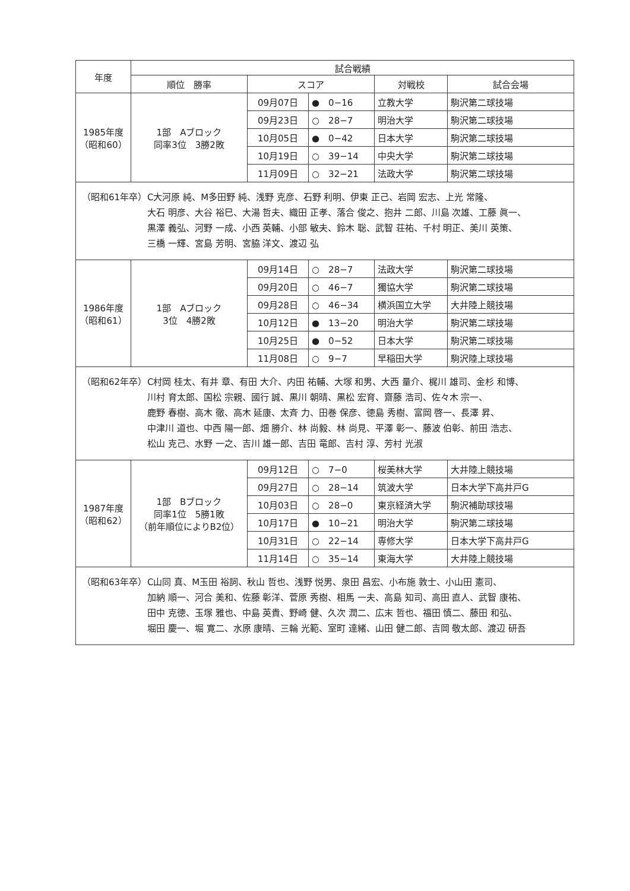| 年度 | 試合戦績 | | | | |
| --- | --- | --- | --- | --- | --- |
| | 順位 勝率 | スコア | | 対戦校 | 試合会場 |
| 1985年度 （昭和60） | 1部 Aブロック 同率3位 3勝2敗 | 09月07日 | ● 0−16 | 立教大学 | 駒沢第二球技場 |
| | | 09月23日 | ○ 28−7 | 明治大学 | 駒沢第二球技場 |
| | | 10月05日 | ● 0−42 | 日本大学 | 駒沢第二球技場 |
| | | 10月19日 | ○ 39−14 | 中央大学 | 駒沢第二球技場 |
| | | 11月09日 | ○ 32−21 | 法政大学 | 駒沢第二球技場 |
| （昭和61年卒） C大河原 純、M多田野 純、浅野 克彦、石野 利明、伊東 正己、岩岡 宏志、上光 常隆、 大石 明彦、大谷 裕巳、大湯 哲夫、織田 正孝、落合 俊之、抱井 二郎、川島 次雄、工藤 眞一、 黒澤 義弘、河野 一成、小西 英輔、小部 敏夫、鈴木 聡、武智 荘祐、千村 明正、美川 英策、 三橋 一輝、宮島 芳明、宮脇 洋文、渡辺 弘 | | | | | |
| 1986年度 （昭和61） | 1部 Aブロック 3位 4勝2敗 | 09月14日 | ○ 28−7 | 法政大学 | 駒沢第二球技場 |
| | | 09月20日 | ○ 46−7 | 獨協大学 | 駒沢第二球技場 |
| | | 09月28日 | ○ 46−34 | 横浜国立大学 | 大井陸上競技場 |
| | | 10月12日 | ● 13−20 | 明治大学 | 駒沢第二球技場 |
| | | 10月25日 | ● 0−52 | 日本大学 | 駒沢第二球技場 |
| | | 11月08日 | ○ 9−7 | 早稲田大学 | 駒沢陸上球技場 |
| （昭和62年卒） C村岡 桂太、有井 章、有田 大介、内田 祐輔、大塚 和男、大西 量介、梶川 雄司、金杉 和博、 川村 育太郎、国松 宗親、國行 誠、黒川 朝晴、黒松 宏育、齋藤 浩司、佐々木 宗一、 鹿野 春樹、高木 徹、高木 延康、太斉 力、田巻 保彦、徳島 秀樹、富岡 啓一、長澤 昇、 中津川 道也、中西 陽一郎、畑 勝介、林 尚毅、林 尚見、平澤 彰一、藤波 伯彰、前田 浩志、 松山 克己、水野 一之、吉川 雄一郎、吉田 竜郎、吉村 淳、芳村 光淑 | | | | | |
| 1987年度 （昭和62） | 1部 Bブロック 同率1位 5勝1敗 （前年順位によりB2位） | 09月12日 | ○ 7−0 | 桜美林大学 | 大井陸上競技場 |
| | | 09月27日 | ○ 28−14 | 筑波大学 | 日本大学下高井戸G |
| | | 10月03日 | ○ 28−0 | 東京経済大学 | 駒沢補助球技場 |
| | | 10月17日 | ● 10−21 | 明治大学 | 駒沢第二球技場 |
| | | 10月31日 | ○ 22−14 | 専修大学 | 日本大学下高井戸G |
| | | 11月14日 | ○ 35−14 | 東海大学 | 大井陸上競技場 |
| （昭和63年卒） C山同 真、M玉田 裕詞、秋山 哲也、浅野 悦男、泉田 昌宏、小布施 敦士、小山田 憲司、 加納 順一、河合 美和、佐藤 彰洋、菅原 秀樹、相馬 一夫、高島 知司、高田 直人、武智 康祐、 田中 克徳、玉塚 雅也、中島 英貴、野崎 健、久次 潤二、広末 哲也、福田 慎二、藤田 和弘、 堀田 慶一、堀 寛二、水原 康晴、三輪 光範、室町 達緒、山田 健二郎、吉岡 敬太郎、渡辺 研吾 | | | | | |